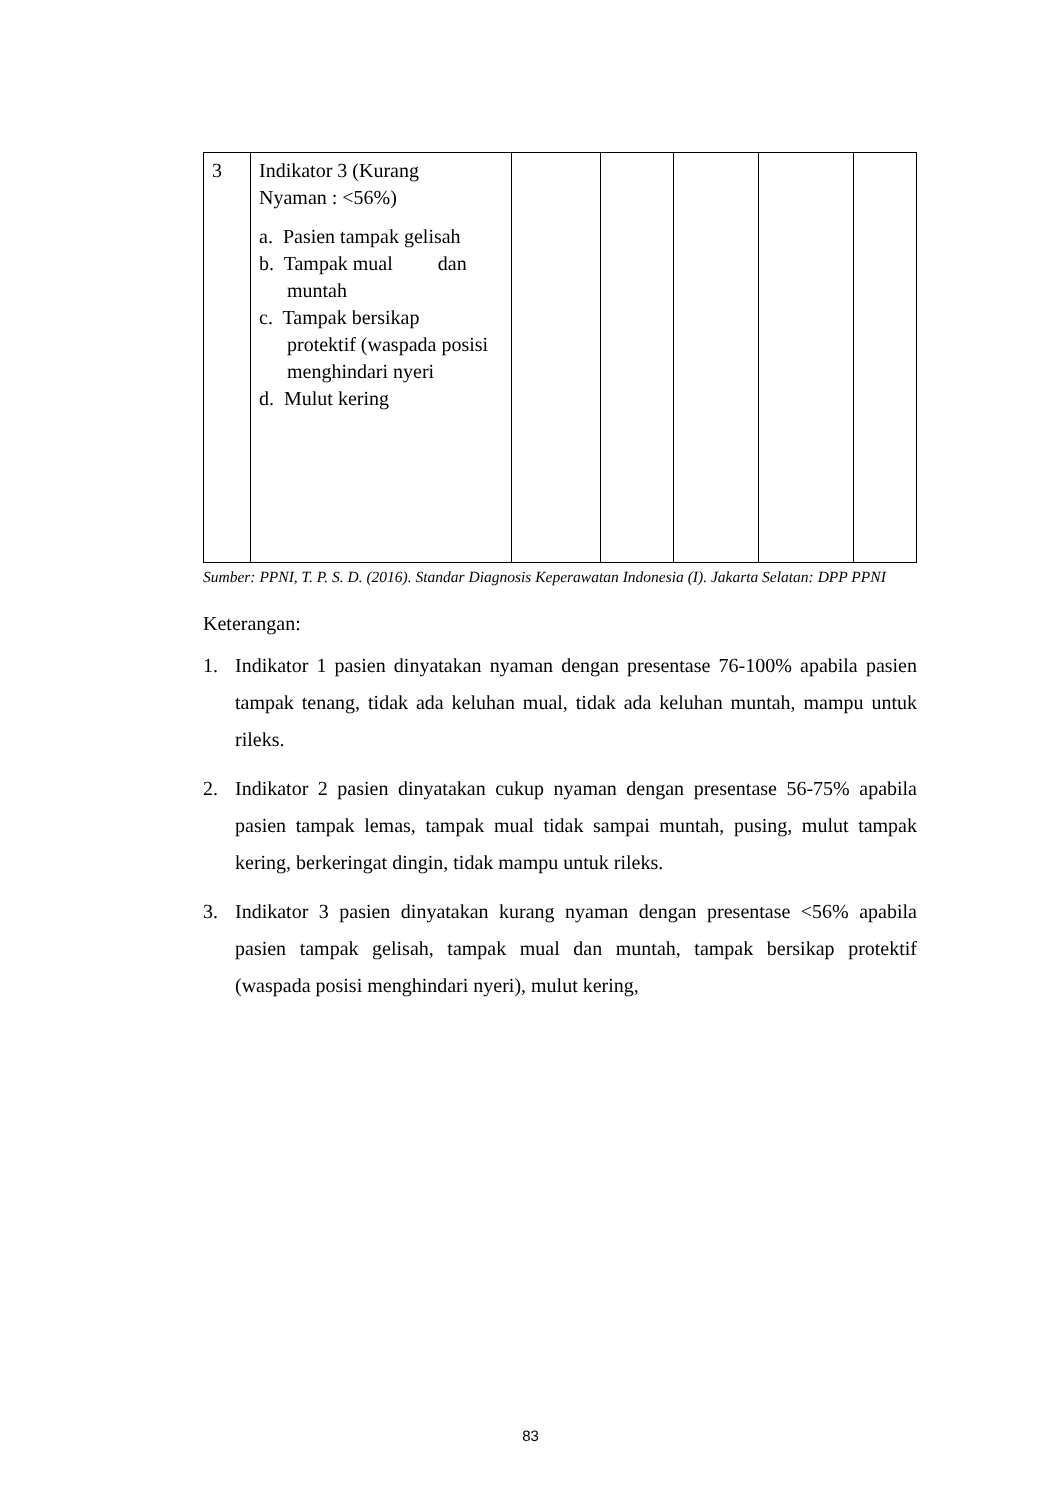| 3 | Indikator 3 (Kurang Nyaman : <56%) a. Pasien tampak gelisah b. Tampak mual dan muntah c. Tampak bersikap protektif (waspada posisi menghindari nyeri d. Mulut kering | | | | | |
Sumber: PPNI, T. P. S. D. (2016). Standar Diagnosis Keperawatan Indonesia (I). Jakarta Selatan: DPP PPNI
Keterangan:
1. Indikator 1 pasien dinyatakan nyaman dengan presentase 76-100% apabila pasien tampak tenang, tidak ada keluhan mual, tidak ada keluhan muntah, mampu untuk rileks.
2. Indikator 2 pasien dinyatakan cukup nyaman dengan presentase 56-75% apabila pasien tampak lemas, tampak mual tidak sampai muntah, pusing, mulut tampak kering, berkeringat dingin, tidak mampu untuk rileks.
3. Indikator 3 pasien dinyatakan kurang nyaman dengan presentase <56% apabila pasien tampak gelisah, tampak mual dan muntah, tampak bersikap protektif (waspada posisi menghindari nyeri), mulut kering,
83